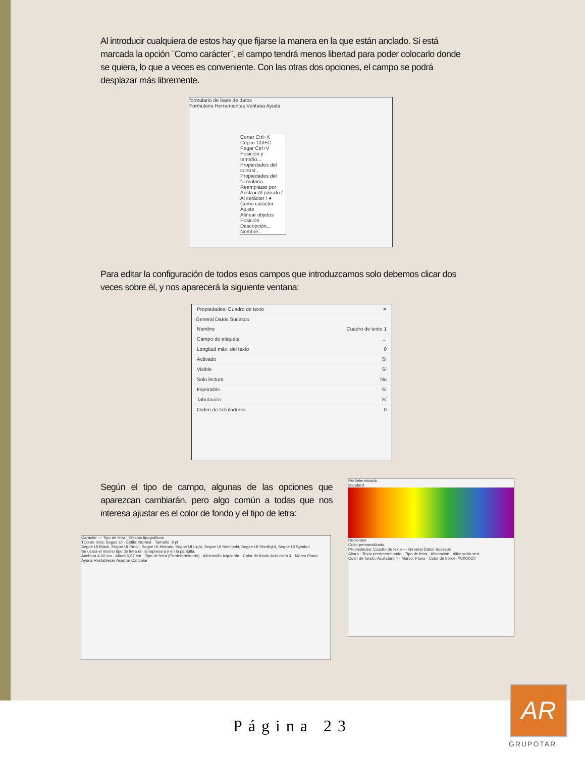Al introducir cualquiera de estos hay que fijarse la manera en la que están anclado. Si está marcada la opción ¨Como carácter¨, el campo tendrá menos libertad para poder colocarlo donde se quiera, lo que a veces es conveniente. Con las otras dos opciones, el campo se podrá desplazar más libremente.
formulario de base de datos
Formulario Herramientas Ventana Ayuda
Cortar Ctrl+X
Copiar Ctrl+C
Pegar Ctrl+V
Posición y tamaño...
Propiedades del control...
Propiedades del formulario...
Reemplazar por
Ancla ▸ Al párrafo / Al carácter / ● Como carácter
Ajuste
Alinear objetos
Posición
Descripción...
Nombre...
Para editar la configuración de todos esos campos que introduzcamos solo debemos clicar dos veces sobre él, y nos aparecerá la siguiente ventana:
Propiedades: Cuadro de texto ✕
General Datos Sucesos
Nombre Cuadro de texto 1
Campo de etiqueta...
Longitud máx. del texto 0
Activado Sí
Visible Sí
Solo lectura No
Imprimible Sí
Tabulación Sí
Orden de tabuladores 0
Según el tipo de campo, algunas de las opciones que aparezcan cambiarán, pero algo común a todas que nos interesa ajustar es el color de fondo y el tipo de letra:
Carácter — Tipo de letra | Efectos tipográficos
Tipo de letra: Segoe UI · Estilo: Normal · Tamaño: 9 pt
Segoe UI Black, Segoe UI Emoji, Segoe UI Historic, Segoe UI Light, Segoe UI Semibold, Segoe UI Semilight, Segoe UI Symbol
Se usará el mismo tipo de letra en la impresora y en la pantalla.
Anchura 4,00 cm · Altura 0,67 cm · Tipo de letra (Predeterminado) · Alineación Izquierda · Color de fondo Azul claro 4 · Marco Plano
Ayuda Restablecer Aceptar Cancelar
Predeterminado
standard
Recientes
Color personalizado...
Propiedades: Cuadro de texto — General Datos Sucesos
Altura · Texto predeterminado · Tipo de letra · Alineación · Alineación vert.
Color de fondo: Azul claro 4 · Marco: Plano · Color de borde: #C0C0C0
Página 23
AR
GRUPOTAR